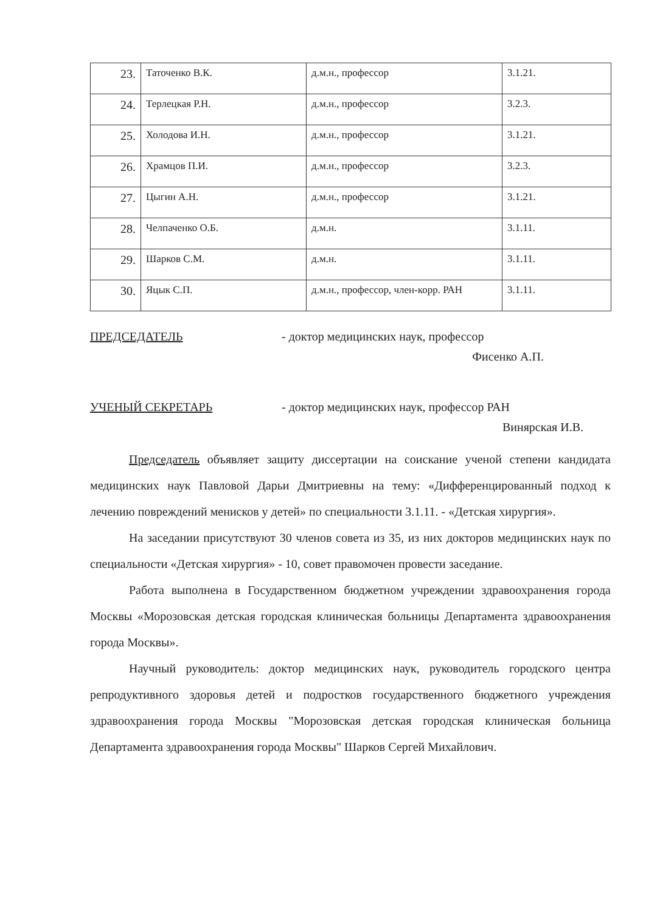| 23. | Таточенко В.К. | д.м.н., профессор | 3.1.21. |
| 24. | Терлецкая Р.Н. | д.м.н., профессор | 3.2.3. |
| 25. | Холодова И.Н. | д.м.н., профессор | 3.1.21. |
| 26. | Храмцов П.И. | д.м.н., профессор | 3.2.3. |
| 27. | Цыгин А.Н. | д.м.н., профессор | 3.1.21. |
| 28. | Челпаченко О.Б. | д.м.н. | 3.1.11. |
| 29. | Шарков С.М. | д.м.н. | 3.1.11. |
| 30. | Яцык С.П. | д.м.н., профессор, член-корр. РАН | 3.1.11. |
ПРЕДСЕДАТЕЛЬ - доктор медицинских наук, профессор
Фисенко А.П.
УЧЕНЫЙ СЕКРЕТАРЬ - доктор медицинских наук, профессор РАН
Винярская И.В.
Председатель объявляет защиту диссертации на соискание ученой степени кандидата медицинских наук Павловой Дарьи Дмитриевны на тему: «Дифференцированный подход к лечению повреждений менисков у детей» по специальности 3.1.11. - «Детская хирургия».
На заседании присутствуют 30 членов совета из 35, из них докторов медицинских наук по специальности «Детская хирургия» - 10, совет правомочен провести заседание.
Работа выполнена в Государственном бюджетном учреждении здравоохранения города Москвы «Морозовская детская городская клиническая больницы Департамента здравоохранения города Москвы».
Научный руководитель: доктор медицинских наук, руководитель городского центра репродуктивного здоровья детей и подростков государственного бюджетного учреждения здравоохранения города Москвы "Морозовская детская городская клиническая больница Департамента здравоохранения города Москвы" Шарков Сергей Михайлович.